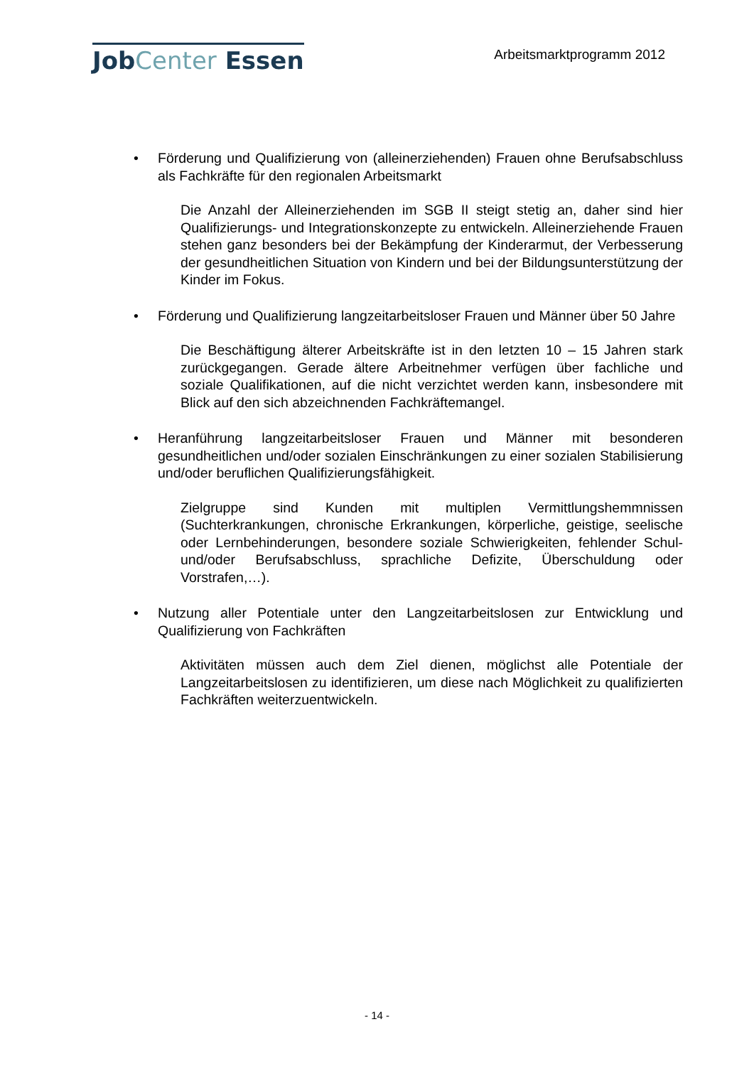JobCenter Essen
Arbeitsmarktprogramm 2012
• Förderung und Qualifizierung von (alleinerziehenden) Frauen ohne Berufsabschluss als Fachkräfte für den regionalen Arbeitsmarkt
Die Anzahl der Alleinerziehenden im SGB II steigt stetig an, daher sind hier Qualifizierungs- und Integrationskonzepte zu entwickeln. Alleinerziehende Frauen stehen ganz besonders bei der Bekämpfung der Kinderarmut, der Verbesserung der gesundheitlichen Situation von Kindern und bei der Bildungsunterstützung der Kinder im Fokus.
• Förderung und Qualifizierung langzeitarbeitsloser Frauen und Männer über 50 Jahre
Die Beschäftigung älterer Arbeitskräfte ist in den letzten 10 – 15 Jahren stark zurückgegangen. Gerade ältere Arbeitnehmer verfügen über fachliche und soziale Qualifikationen, auf die nicht verzichtet werden kann, insbesondere mit Blick auf den sich abzeichnenden Fachkräftemangel.
• Heranführung langzeitarbeitsloser Frauen und Männer mit besonderen gesundheitlichen und/oder sozialen Einschränkungen zu einer sozialen Stabilisierung und/oder beruflichen Qualifizierungsfähigkeit.
Zielgruppe sind Kunden mit multiplen Vermittlungshemmnissen (Suchterkrankungen, chronische Erkrankungen, körperliche, geistige, seelische oder Lernbehinderungen, besondere soziale Schwierigkeiten, fehlender Schul- und/oder Berufsabschluss, sprachliche Defizite, Überschuldung oder Vorstrafen,…).
• Nutzung aller Potentiale unter den Langzeitarbeitslosen zur Entwicklung und Qualifizierung von Fachkräften
Aktivitäten müssen auch dem Ziel dienen, möglichst alle Potentiale der Langzeitarbeitslosen zu identifizieren, um diese nach Möglichkeit zu qualifizierten Fachkräften weiterzuentwickeln.
- 14 -